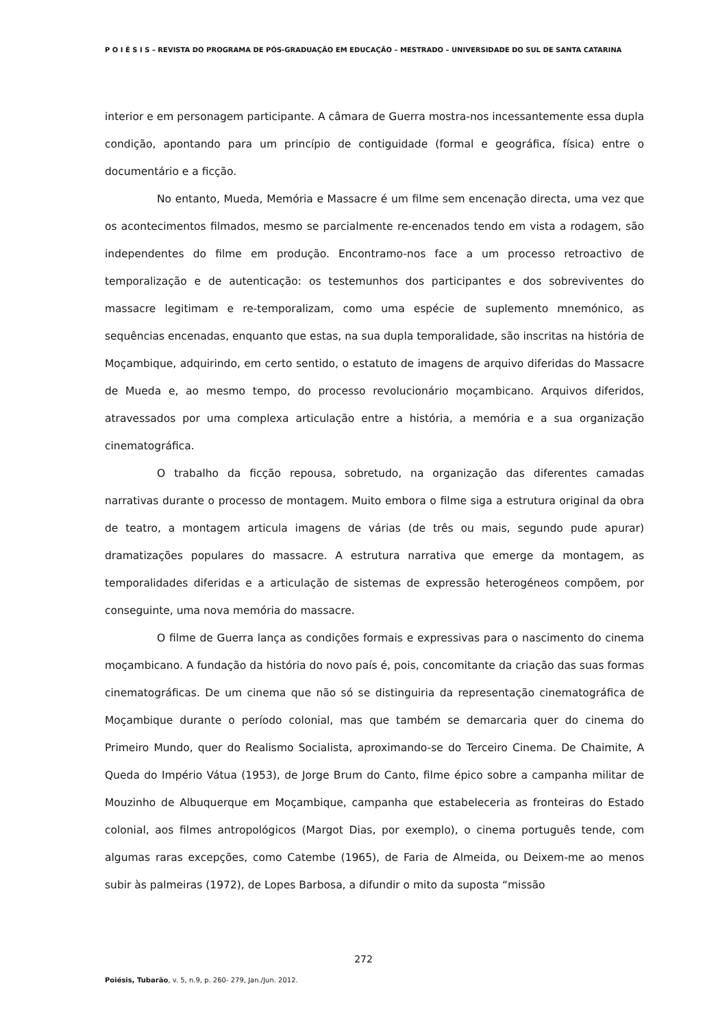P O I É S I S – REVISTA DO PROGRAMA DE PÓS-GRADUAÇÃO EM EDUCAÇÃO – MESTRADO – UNIVERSIDADE DO SUL DE SANTA CATARINA
interior e em personagem participante. A câmara de Guerra mostra-nos incessantemente essa dupla condição, apontando para um princípio de contiguidade (formal e geográfica, física) entre o documentário e a ficção.
No entanto, Mueda, Memória e Massacre é um filme sem encenação directa, uma vez que os acontecimentos filmados, mesmo se parcialmente re-encenados tendo em vista a rodagem, são independentes do filme em produção. Encontramo-nos face a um processo retroactivo de temporalização e de autenticação: os testemunhos dos participantes e dos sobreviventes do massacre legitimam e re-temporalizam, como uma espécie de suplemento mnemónico, as sequências encenadas, enquanto que estas, na sua dupla temporalidade, são inscritas na história de Moçambique, adquirindo, em certo sentido, o estatuto de imagens de arquivo diferidas do Massacre de Mueda e, ao mesmo tempo, do processo revolucionário moçambicano. Arquivos diferidos, atravessados por uma complexa articulação entre a história, a memória e a sua organização cinematográfica.
O trabalho da ficção repousa, sobretudo, na organização das diferentes camadas narrativas durante o processo de montagem. Muito embora o filme siga a estrutura original da obra de teatro, a montagem articula imagens de várias (de três ou mais, segundo pude apurar) dramatizações populares do massacre. A estrutura narrativa que emerge da montagem, as temporalidades diferidas e a articulação de sistemas de expressão heterogéneos compõem, por conseguinte, uma nova memória do massacre.
O filme de Guerra lança as condições formais e expressivas para o nascimento do cinema moçambicano. A fundação da história do novo país é, pois, concomitante da criação das suas formas cinematográficas. De um cinema que não só se distinguiria da representação cinematográfica de Moçambique durante o período colonial, mas que também se demarcaria quer do cinema do Primeiro Mundo, quer do Realismo Socialista, aproximando-se do Terceiro Cinema. De Chaimite, A Queda do Império Vátua (1953), de Jorge Brum do Canto, filme épico sobre a campanha militar de Mouzinho de Albuquerque em Moçambique, campanha que estabeleceria as fronteiras do Estado colonial, aos filmes antropológicos (Margot Dias, por exemplo), o cinema português tende, com algumas raras excepções, como Catembe (1965), de Faria de Almeida, ou Deixem-me ao menos subir às palmeiras (1972), de Lopes Barbosa, a difundir o mito da suposta “missão
272
Poiésis, Tubarão, v. 5, n.9, p. 260- 279, Jan./Jun. 2012.